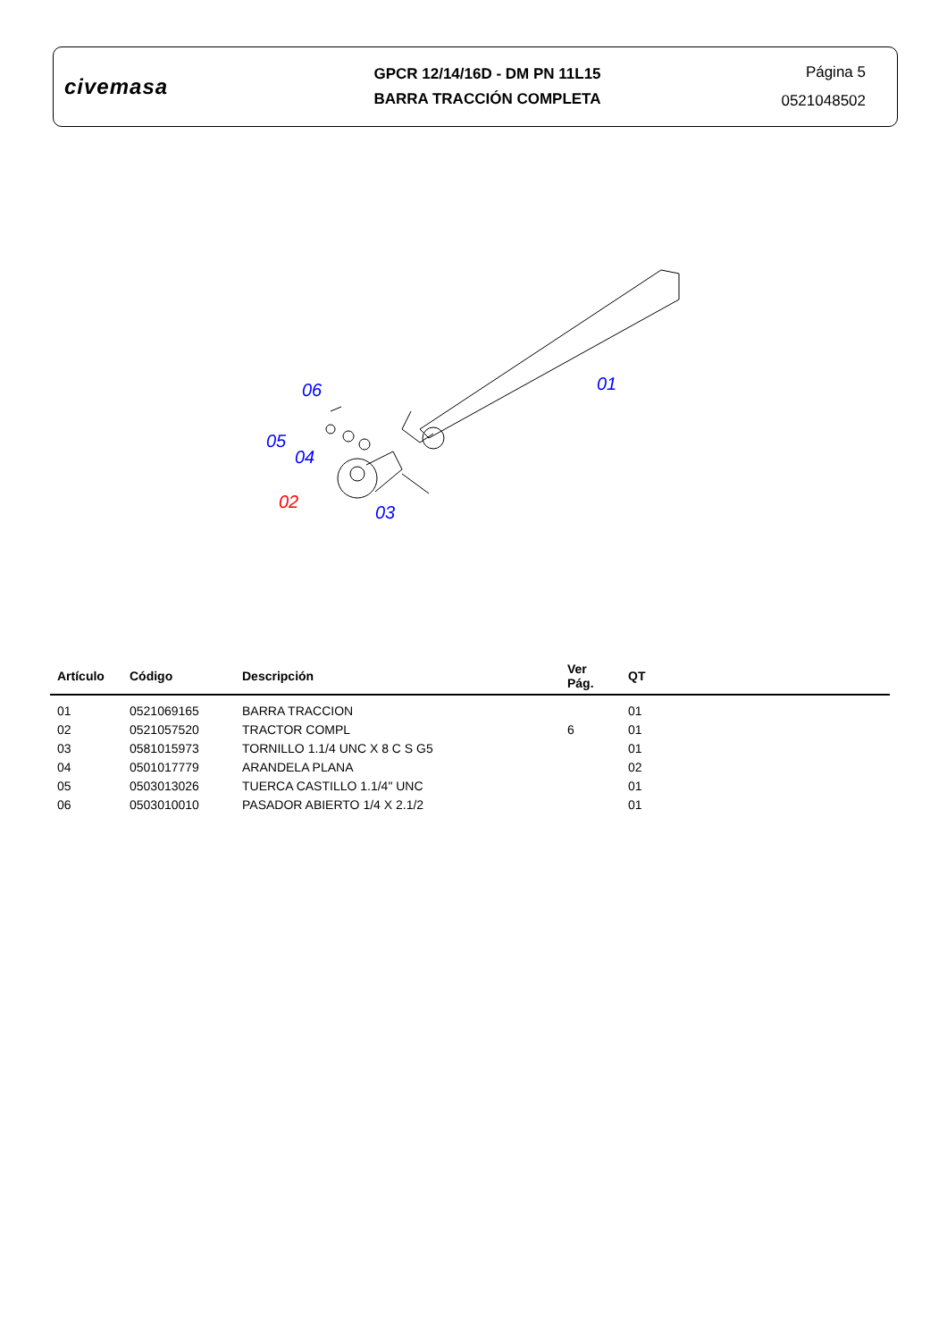civemasa
GPCR 12/14/16D - DM PN 11L15
BARRA TRACCIÓN COMPLETA
Página 5
0521048502
06 01
05
04
02
03
| Artículo | Código | Descripción | Ver Pág. | QT |
| --- | --- | --- | --- | --- |
| 01 | 0521069165 | BARRA TRACCION | | 01 |
| 02 | 0521057520 | TRACTOR COMPL | 6 | 01 |
| 03 | 0581015973 | TORNILLO 1.1/4 UNC X 8 C S G5 | | 01 |
| 04 | 0501017779 | ARANDELA PLANA | | 02 |
| 05 | 0503013026 | TUERCA CASTILLO 1.1/4" UNC | | 01 |
| 06 | 0503010010 | PASADOR ABIERTO 1/4 X 2.1/2 | | 01 |